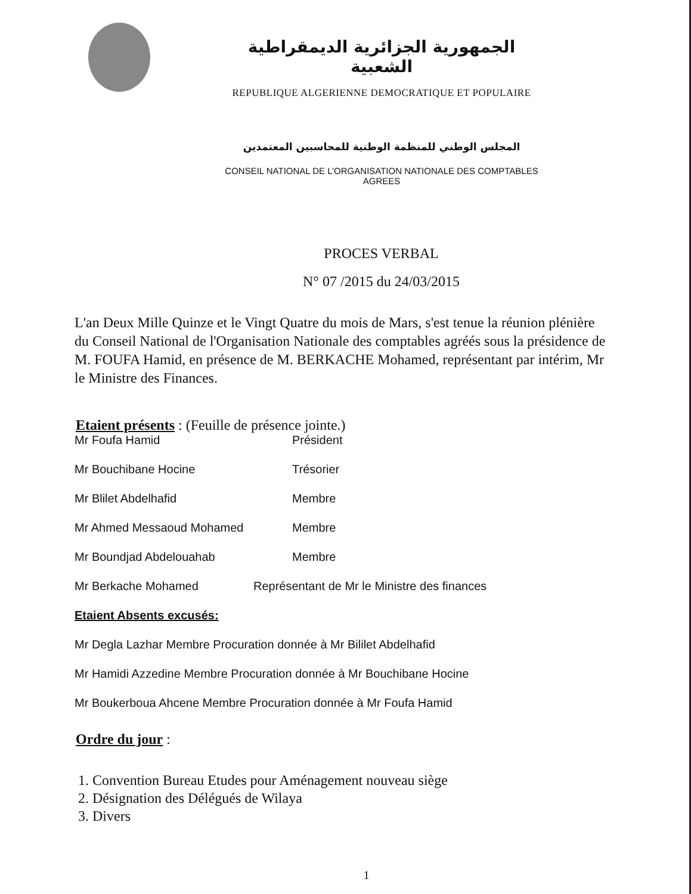الجمهورية الجزائرية الديمقراطية الشعبية
REPUBLIQUE ALGERIENNE DEMOCRATIQUE ET POPULAIRE
المجلس الوطني للمنظمة الوطنية للمحاسبين المعتمدين
CONSEIL NATIONAL DE L’ORGANISATION NATIONALE DES COMPTABLES AGREES
PROCES VERBAL
N° 07 /2015 du 24/03/2015
L'an Deux Mille Quinze et le Vingt Quatre du mois de Mars, s'est tenue la réunion plénière du Conseil National de l'Organisation Nationale des comptables agréés sous la présidence de M. FOUFA Hamid, en présence de M. BERKACHE Mohamed, représentant par intérim, Mr le Ministre des Finances.
Etaient présents : (Feuille de présence jointe.)
Mr Foufa Hamid Président
Mr Bouchibane Hocine Trésorier
Mr Blilet Abdelhafid Membre
Mr Ahmed Messaoud Mohamed Membre
Mr Boundjad Abdelouahab Membre
Mr Berkache Mohamed Représentant de Mr le Ministre des finances
Etaient Absents excusés:
Mr Degla Lazhar Membre Procuration donnée à Mr Bililet Abdelhafid
Mr Hamidi Azzedine Membre Procuration donnée à Mr Bouchibane Hocine
Mr Boukerboua Ahcene Membre Procuration donnée à Mr Foufa Hamid
Ordre du jour :
1. Convention Bureau Etudes pour Aménagement nouveau siège
2. Désignation des Délégués de Wilaya
3. Divers
1